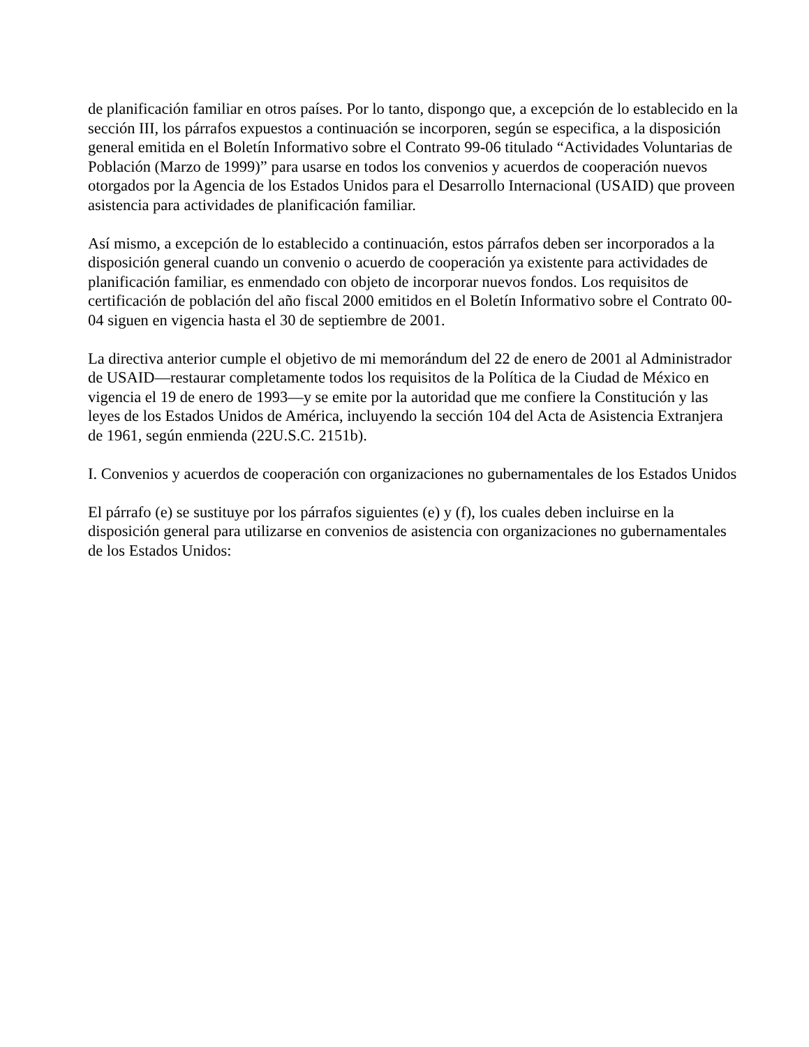de planificación familiar en otros países. Por lo tanto, dispongo que, a excepción de lo establecido en la sección III, los párrafos expuestos a continuación se incorporen, según se especifica, a la disposición general emitida en el Boletín Informativo sobre el Contrato 99-06 titulado “Actividades Voluntarias de Población (Marzo de 1999)” para usarse en todos los convenios y acuerdos de cooperación nuevos otorgados por la Agencia de los Estados Unidos para el Desarrollo Internacional (USAID) que proveen asistencia para actividades de planificación familiar.
Así mismo, a excepción de lo establecido a continuación, estos párrafos deben ser incorporados a la disposición general cuando un convenio o acuerdo de cooperación ya existente para actividades de planificación familiar, es enmendado con objeto de incorporar nuevos fondos. Los requisitos de certificación de población del año fiscal 2000 emitidos en el Boletín Informativo sobre el Contrato 00-04 siguen en vigencia hasta el 30 de septiembre de 2001.
La directiva anterior cumple el objetivo de mi memorándum del 22 de enero de 2001 al Administrador de USAID—restaurar completamente todos los requisitos de la Política de la Ciudad de México en vigencia el 19 de enero de 1993—y se emite por la autoridad que me confiere la Constitución y las leyes de los Estados Unidos de América, incluyendo la sección 104 del Acta de Asistencia Extranjera de 1961, según enmienda (22U.S.C. 2151b).
I. Convenios y acuerdos de cooperación con organizaciones no gubernamentales de los Estados Unidos
El párrafo (e) se sustituye por los párrafos siguientes (e) y (f), los cuales deben incluirse en la disposición general para utilizarse en convenios de asistencia con organizaciones no gubernamentales de los Estados Unidos: